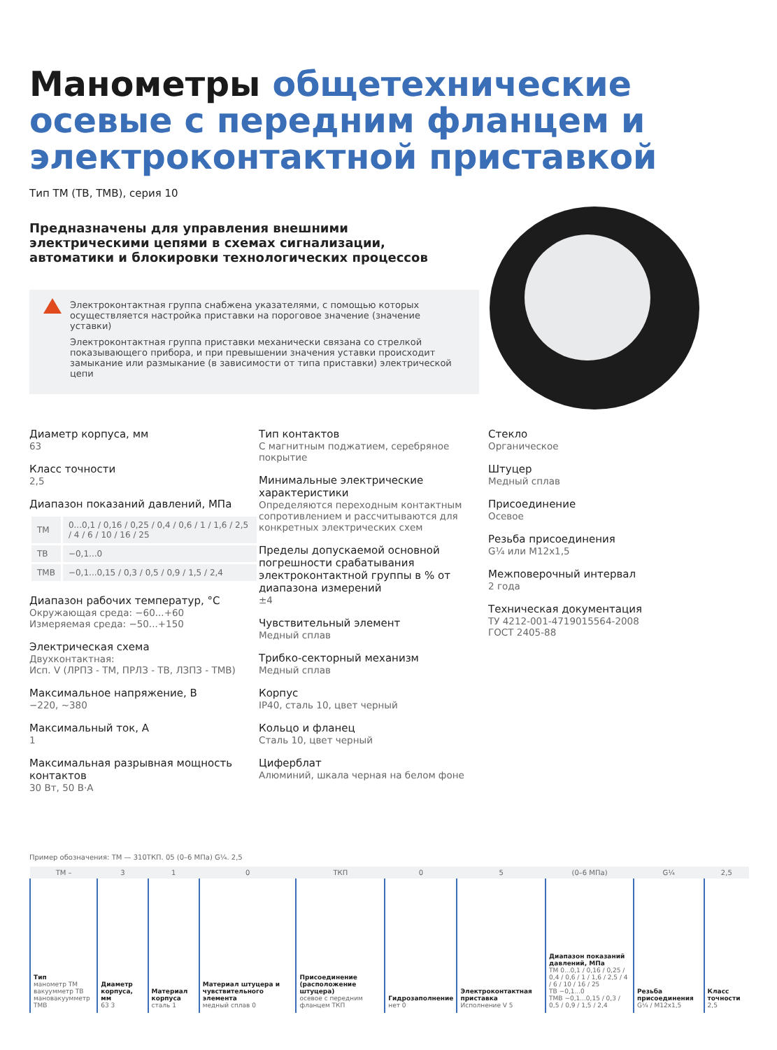Манометры общетехнические осевые с передним фланцем и электроконтактной приставкой
Тип ТМ (ТВ, ТМВ), серия 10
Предназначены для управления внешними электрическими цепями в схемах сигнализации, автоматики и блокировки технологических процессов
Электроконтактная группа снабжена указателями, с помощью которых осуществляется настройка приставки на пороговое значение (значение уставки)
Электроконтактная группа приставки механически связана со стрелкой показывающего прибора, и при превышении значения уставки происходит замыкание или размыкание (в зависимости от типа приставки) электрической цепи
Диаметр корпуса, мм
63
Класс точности
2,5
Диапазон показаний давлений, МПа
| ТМ | 0...0,1 / 0,16 / 0,25 / 0,4 / 0,6 / 1 / 1,6 / 2,5 / 4 / 6 / 10 / 16 / 25 |
| ТВ | −0,1...0 |
| ТМВ | −0,1...0,15 / 0,3 / 0,5 / 0,9 / 1,5 / 2,4 |
Диапазон рабочих температур, °C
Окружающая среда: −60...+60
Измеряемая среда: −50...+150
Электрическая схема
Двухконтактная:
Исп. V (ЛРПЗ - ТМ, ПРЛЗ - ТВ, ЛЗПЗ - ТМВ)
Максимальное напряжение, В
−220, ~380
Максимальный ток, А
1
Максимальная разрывная мощность контактов
30 Вт, 50 В·А
Тип контактов
С магнитным поджатием, серебряное покрытие
Минимальные электрические характеристики
Определяются переходным контактным сопротивлением и рассчитываются для конкретных электрических схем
Пределы допускаемой основной погрешности срабатывания электроконтактной группы в % от диапазона измерений
±4
Чувствительный элемент
Медный сплав
Трибко-секторный механизм
Медный сплав
Корпус
IP40, сталь 10, цвет черный
Кольцо и фланец
Сталь 10, цвет черный
Циферблат
Алюминий, шкала черная на белом фоне
Стекло
Органическое
Штуцер
Медный сплав
Присоединение
Осевое
Резьба присоединения
G¼ или M12x1,5
Межповерочный интервал
2 года
Техническая документация
ТУ 4212-001-4719015564-2008
ГОСТ 2405-88
Пример обозначения: ТМ — 310ТКП. 05 (0–6 МПа) G¼. 2,5
| ТМ – | 3 | 1 | 0 | ТКП | 0 | 5 | (0–6 МПа) | G¼ | 2,5 |
| --- | --- | --- | --- | --- | --- | --- | --- | --- | --- |
| Тип манометр ТМ вакуумметр ТВ мановакуумметр ТМВ | Диаметр корпуса, мм 63 3 | Материал корпуса сталь 1 | Материал штуцера и чувствительного элемента медный сплав 0 | Присоединение (расположение штуцера) осевое с передним фланцем ТКП | Гидрозаполнение нет 0 | Электроконтактная приставка Исполнение V 5 | Диапазон показаний давлений, МПа ТМ 0...0,1 / 0,16 / 0,25 / 0,4 / 0,6 / 1 / 1,6 / 2,5 / 4 / 6 / 10 / 16 / 25 ТВ −0,1...0 ТМВ −0,1...0,15 / 0,3 / 0,5 / 0,9 / 1,5 / 2,4 | Резьба присоединения G¼ / M12x1,5 | Класс точности 2,5 |